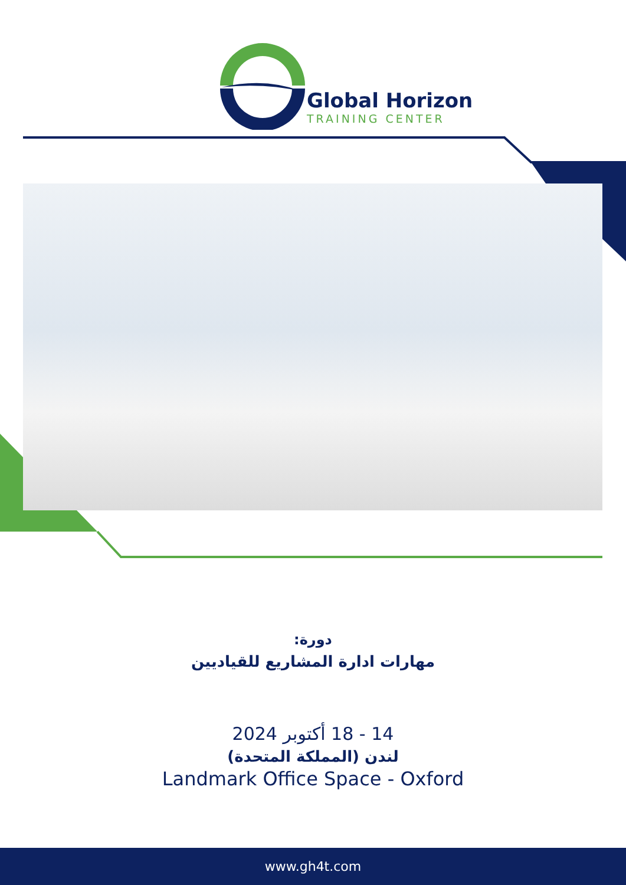Global Horizon
TRAINING CENTER
دورة:
مهارات ادارة المشاريع للقياديين
14 - 18 أكتوبر 2024
لندن (المملكة المتحدة)
Landmark Office Space - Oxford
www.gh4t.com